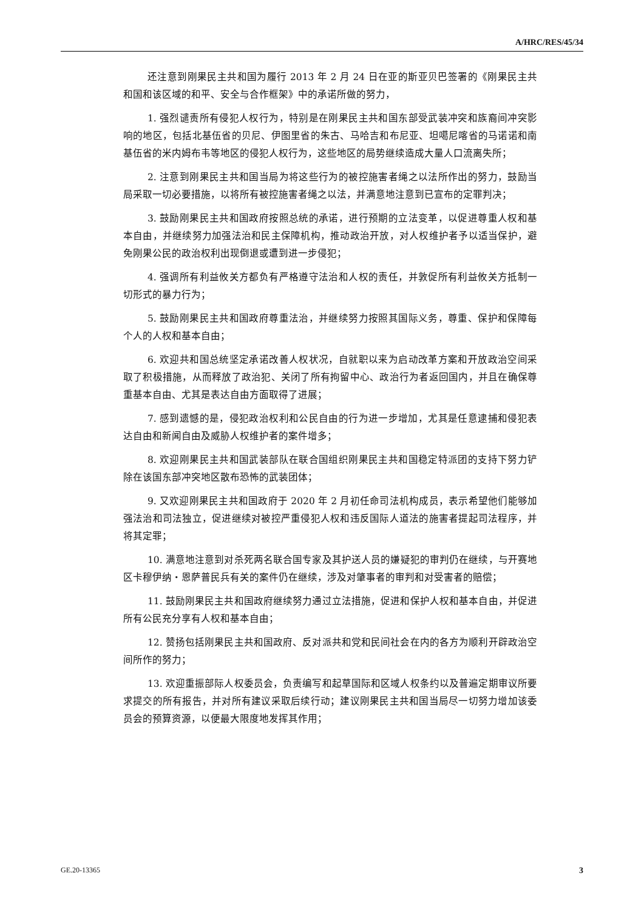A/HRC/RES/45/34
还注意到刚果民主共和国为履行 2013 年 2 月 24 日在亚的斯亚贝巴签署的《刚果民主共和国和该区域的和平、安全与合作框架》中的承诺所做的努力，
1. 强烈谴责所有侵犯人权行为，特别是在刚果民主共和国东部受武装冲突和族裔间冲突影响的地区，包括北基伍省的贝尼、伊图里省的朱古、马哈吉和布尼亚、坦噶尼喀省的马诺诺和南基伍省的米内姆布韦等地区的侵犯人权行为，这些地区的局势继续造成大量人口流离失所；
2. 注意到刚果民主共和国当局为将这些行为的被控施害者绳之以法所作出的努力，鼓励当局采取一切必要措施，以将所有被控施害者绳之以法，并满意地注意到已宣布的定罪判决；
3. 鼓励刚果民主共和国政府按照总统的承诺，进行预期的立法变革，以促进尊重人权和基本自由，并继续努力加强法治和民主保障机构，推动政治开放，对人权维护者予以适当保护，避免刚果公民的政治权利出现倒退或遭到进一步侵犯；
4. 强调所有利益攸关方都负有严格遵守法治和人权的责任，并敦促所有利益攸关方抵制一切形式的暴力行为；
5. 鼓励刚果民主共和国政府尊重法治，并继续努力按照其国际义务，尊重、保护和保障每个人的人权和基本自由；
6. 欢迎共和国总统坚定承诺改善人权状况，自就职以来为启动改革方案和开放政治空间采取了积极措施，从而释放了政治犯、关闭了所有拘留中心、政治行为者返回国内，并且在确保尊重基本自由、尤其是表达自由方面取得了进展；
7. 感到遗憾的是，侵犯政治权利和公民自由的行为进一步增加，尤其是任意逮捕和侵犯表达自由和新闻自由及威胁人权维护者的案件增多；
8. 欢迎刚果民主共和国武装部队在联合国组织刚果民主共和国稳定特派团的支持下努力铲除在该国东部冲突地区散布恐怖的武装团体；
9. 又欢迎刚果民主共和国政府于 2020 年 2 月初任命司法机构成员，表示希望他们能够加强法治和司法独立，促进继续对被控严重侵犯人权和违反国际人道法的施害者提起司法程序，并将其定罪；
10. 满意地注意到对杀死两名联合国专家及其护送人员的嫌疑犯的审判仍在继续，与开赛地区卡穆伊纳・恩萨普民兵有关的案件仍在继续，涉及对肇事者的审判和对受害者的赔偿；
11. 鼓励刚果民主共和国政府继续努力通过立法措施，促进和保护人权和基本自由，并促进所有公民充分享有人权和基本自由；
12. 赞扬包括刚果民主共和国政府、反对派共和党和民间社会在内的各方为顺利开辟政治空间所作的努力；
13. 欢迎重振部际人权委员会，负责编写和起草国际和区域人权条约以及普遍定期审议所要求提交的所有报告，并对所有建议采取后续行动；建议刚果民主共和国当局尽一切努力增加该委员会的预算资源，以便最大限度地发挥其作用；
GE.20-13365 3